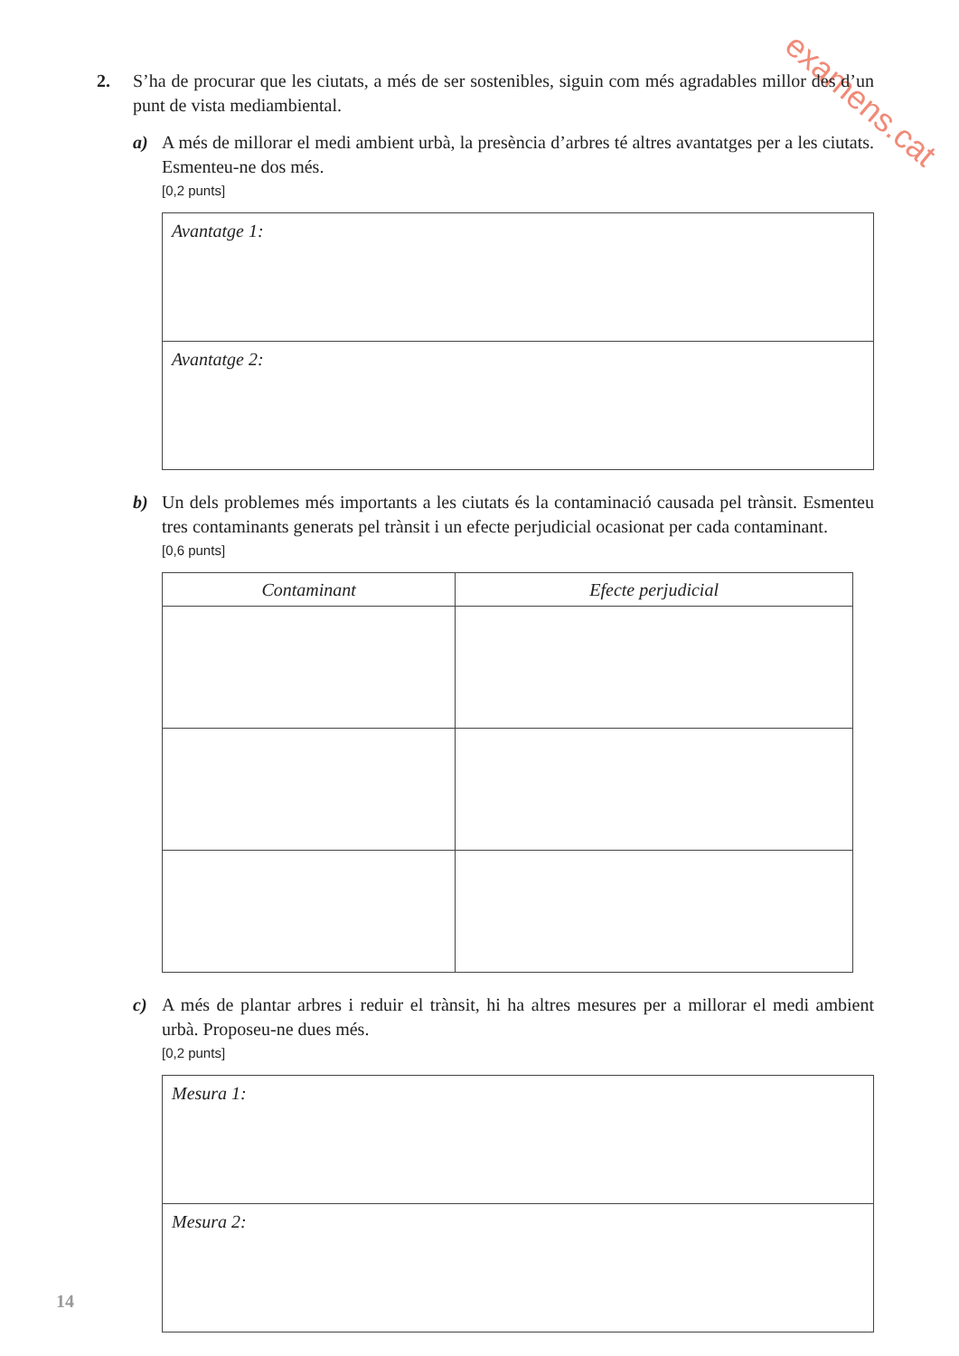examens.cat
2. S’ha de procurar que les ciutats, a més de ser sostenibles, siguin com més agradables millor des d’un punt de vista mediambiental.
a) A més de millorar el medi ambient urbà, la presència d’arbres té altres avantatges per a les ciutats. Esmenteu-ne dos més.
[0,2 punts]
Avantatge 1:
Avantatge 2:
b) Un dels problemes més importants a les ciutats és la contaminació causada pel trànsit. Esmenteu tres contaminants generats pel trànsit i un efecte perjudicial ocasionat per cada contaminant.
[0,6 punts]
| Contaminant | Efecte perjudicial |
| --- | --- |
c) A més de plantar arbres i reduir el trànsit, hi ha altres mesures per a millorar el medi ambient urbà. Proposeu-ne dues més.
[0,2 punts]
Mesura 1:
Mesura 2:
14